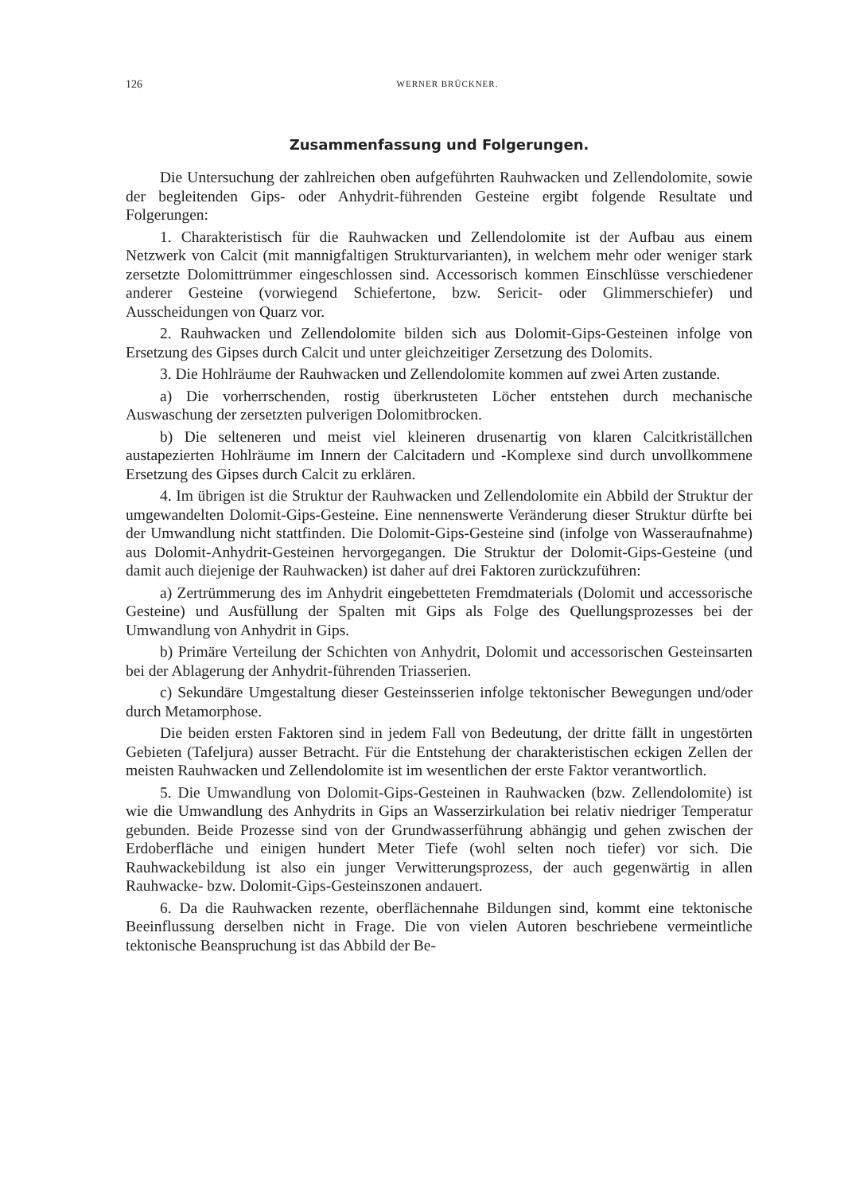126 WERNER BRÜCKNER.
Zusammenfassung und Folgerungen.
Die Untersuchung der zahlreichen oben aufgeführten Rauhwacken und Zellendolomite, sowie der begleitenden Gips- oder Anhydrit-führenden Gesteine ergibt folgende Resultate und Folgerungen:
1. Charakteristisch für die Rauhwacken und Zellendolomite ist der Aufbau aus einem Netzwerk von Calcit (mit mannigfaltigen Strukturvarianten), in welchem mehr oder weniger stark zersetzte Dolomittrümmer eingeschlossen sind. Accessorisch kommen Einschlüsse verschiedener anderer Gesteine (vorwiegend Schiefertone, bzw. Sericit- oder Glimmerschiefer) und Ausscheidungen von Quarz vor.
2. Rauhwacken und Zellendolomite bilden sich aus Dolomit-Gips-Gesteinen infolge von Ersetzung des Gipses durch Calcit und unter gleichzeitiger Zersetzung des Dolomits.
3. Die Hohlräume der Rauhwacken und Zellendolomite kommen auf zwei Arten zustande.
a) Die vorherrschenden, rostig überkrusteten Löcher entstehen durch mechanische Auswaschung der zersetzten pulverigen Dolomitbrocken.
b) Die selteneren und meist viel kleineren drusenartig von klaren Calcitkriställchen austapezierten Hohlräume im Innern der Calcitadern und -Komplexe sind durch unvollkommene Ersetzung des Gipses durch Calcit zu erklären.
4. Im übrigen ist die Struktur der Rauhwacken und Zellendolomite ein Abbild der Struktur der umgewandelten Dolomit-Gips-Gesteine. Eine nennenswerte Veränderung dieser Struktur dürfte bei der Umwandlung nicht stattfinden. Die Dolomit-Gips-Gesteine sind (infolge von Wasseraufnahme) aus Dolomit-Anhydrit-Gesteinen hervorgegangen. Die Struktur der Dolomit-Gips-Gesteine (und damit auch diejenige der Rauhwacken) ist daher auf drei Faktoren zurückzuführen:
a) Zertrümmerung des im Anhydrit eingebetteten Fremdmaterials (Dolomit und accessorische Gesteine) und Ausfüllung der Spalten mit Gips als Folge des Quellungsprozesses bei der Umwandlung von Anhydrit in Gips.
b) Primäre Verteilung der Schichten von Anhydrit, Dolomit und accessorischen Gesteinsarten bei der Ablagerung der Anhydrit-führenden Triasserien.
c) Sekundäre Umgestaltung dieser Gesteinsserien infolge tektonischer Bewegungen und/oder durch Metamorphose.
Die beiden ersten Faktoren sind in jedem Fall von Bedeutung, der dritte fällt in ungestörten Gebieten (Tafeljura) ausser Betracht. Für die Entstehung der charakteristischen eckigen Zellen der meisten Rauhwacken und Zellendolomite ist im wesentlichen der erste Faktor verantwortlich.
5. Die Umwandlung von Dolomit-Gips-Gesteinen in Rauhwacken (bzw. Zellendolomite) ist wie die Umwandlung des Anhydrits in Gips an Wasserzirkulation bei relativ niedriger Temperatur gebunden. Beide Prozesse sind von der Grundwasserführung abhängig und gehen zwischen der Erdoberfläche und einigen hundert Meter Tiefe (wohl selten noch tiefer) vor sich. Die Rauhwackebildung ist also ein junger Verwitterungsprozess, der auch gegenwärtig in allen Rauhwacke- bzw. Dolomit-Gips-Gesteinszonen andauert.
6. Da die Rauhwacken rezente, oberflächennahe Bildungen sind, kommt eine tektonische Beeinflussung derselben nicht in Frage. Die von vielen Autoren beschriebene vermeintliche tektonische Beanspruchung ist das Abbild der Be-